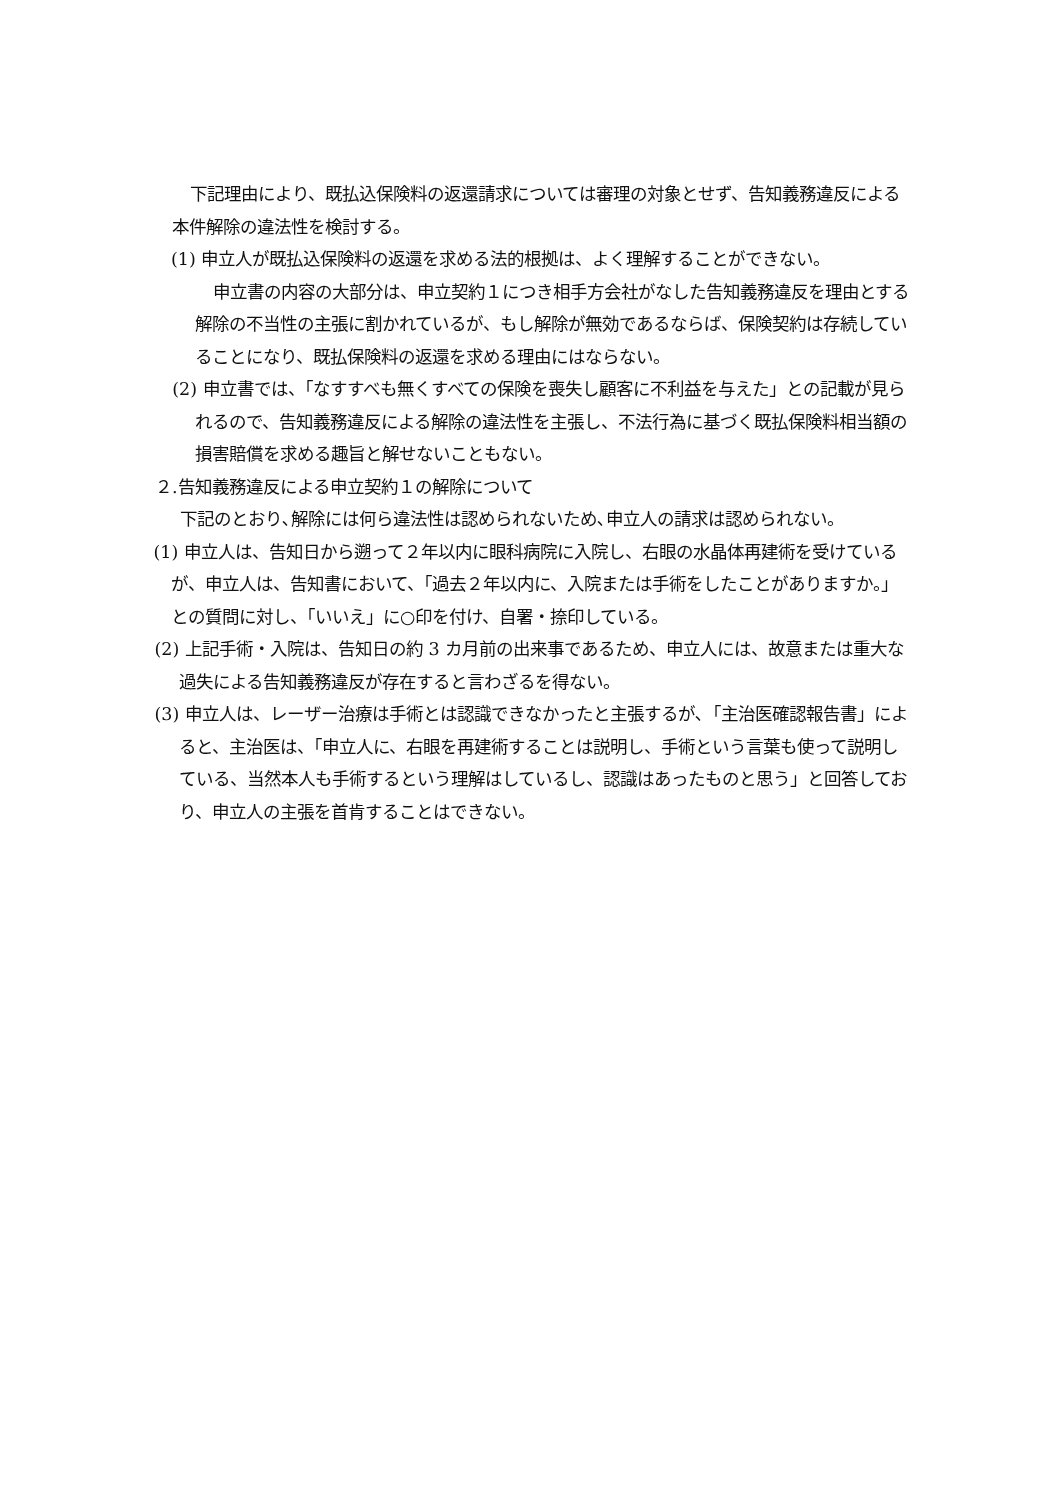下記理由により、既払込保険料の返還請求については審理の対象とせず、告知義務違反による本件解除の違法性を検討する。
(1) 申立人が既払込保険料の返還を求める法的根拠は、よく理解することができない。
申立書の内容の大部分は、申立契約１につき相手方会社がなした告知義務違反を理由とする解除の不当性の主張に割かれているが、もし解除が無効であるならば、保険契約は存続していることになり、既払保険料の返還を求める理由にはならない。
(2) 申立書では、「なすすべも無くすべての保険を喪失し顧客に不利益を与えた」との記載が見られるので、告知義務違反による解除の違法性を主張し、不法行為に基づく既払保険料相当額の損害賠償を求める趣旨と解せないこともない。
２.告知義務違反による申立契約１の解除について
下記のとおり､解除には何ら違法性は認められないため､申立人の請求は認められない。
(1) 申立人は、告知日から遡って２年以内に眼科病院に入院し、右眼の水晶体再建術を受けているが、申立人は、告知書において、「過去２年以内に、入院または手術をしたことがありますか。」との質問に対し、「いいえ」に○印を付け、自署・捺印している。
(2) 上記手術・入院は、告知日の約 3 カ月前の出来事であるため、申立人には、故意または重大な過失による告知義務違反が存在すると言わざるを得ない。
(3) 申立人は、レーザー治療は手術とは認識できなかったと主張するが､「主治医確認報告書」によると、主治医は、「申立人に、右眼を再建術することは説明し、手術という言葉も使って説明している、当然本人も手術するという理解はしているし、認識はあったものと思う」と回答しており、申立人の主張を首肯することはできない。